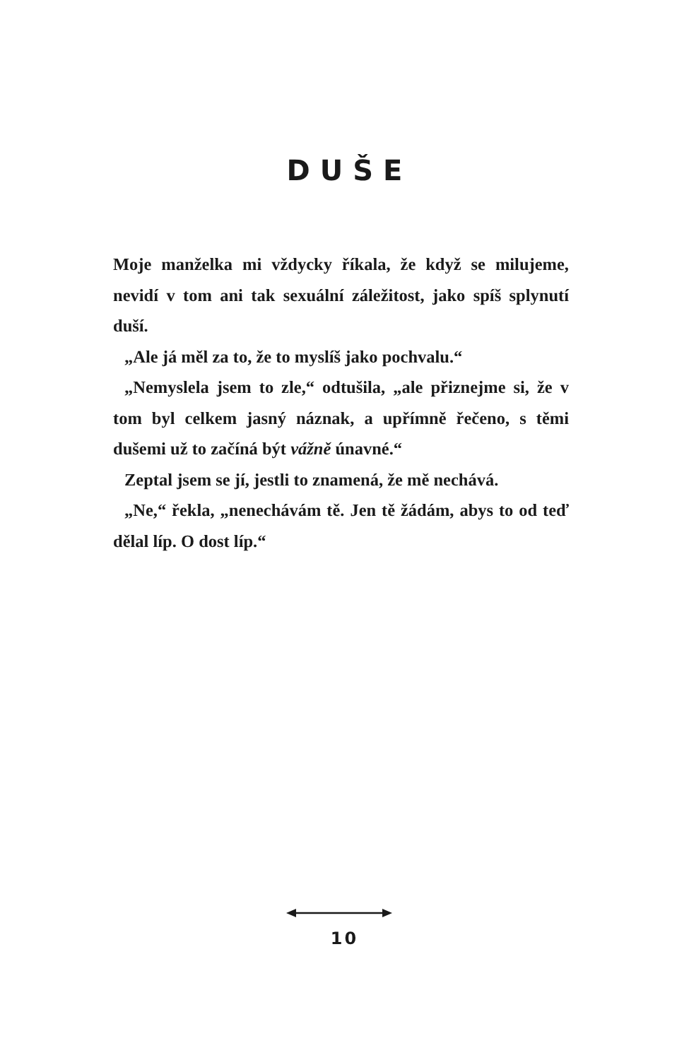DUŠE
Moje manželka mi vždycky říkala, že když se milujeme, nevidí v tom ani tak sexuální záležitost, jako spíš splynutí duší.
„Ale já měl za to, že to myslíš jako pochvalu.“
„Nemyslela jsem to zle,“ odtušila, „ale přiznejme si, že v tom byl celkem jasný náznak, a upřímně řečeno, s těmi dušemi už to začíná být vážně únavné.“
Zeptal jsem se jí, jestli to znamená, že mě nechává.
„Ne,“ řekla, „nenechávám tě. Jen tě žádám, abys to od teď dělal líp. O dost líp.“
10